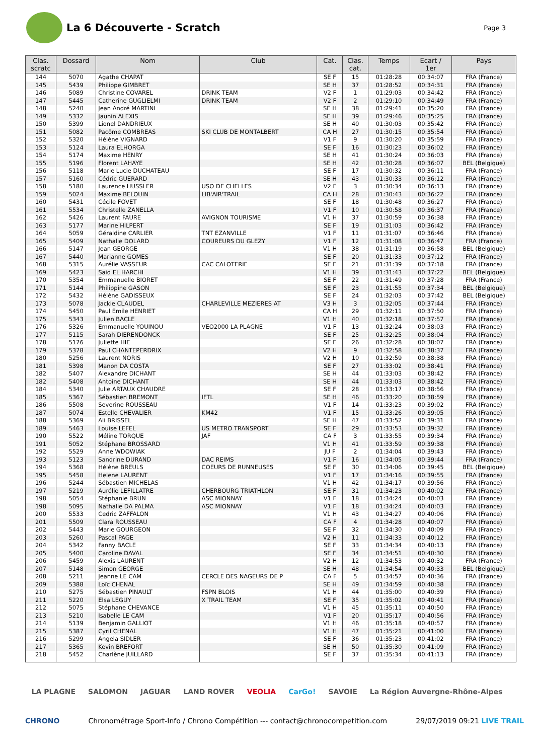La 6 Découverte - Scratch
Page 3
| Clas. scratc | Dossard | Nom | Club | Cat. | Clas. cat. | Temps | Ecart / 1er | Pays |
| --- | --- | --- | --- | --- | --- | --- | --- | --- |
| 144 | 5070 | Agathe CHAPAT | | SE F | 15 | 01:28:28 | 00:34:07 | FRA (France) |
| 145 | 5439 | Philippe GIMBRET | | SE H | 37 | 01:28:52 | 00:34:31 | FRA (France) |
| 146 | 5089 | Christine COVAREL | DRINK TEAM | V2 F | 1 | 01:29:03 | 00:34:42 | FRA (France) |
| 147 | 5445 | Catherine GUGLIELMI | DRINK TEAM | V2 F | 2 | 01:29:10 | 00:34:49 | FRA (France) |
| 148 | 5240 | Jean André MARTINI | | SE H | 38 | 01:29:41 | 00:35:20 | FRA (France) |
| 149 | 5332 | Jaunin ALEXIS | | SE H | 39 | 01:29:46 | 00:35:25 | FRA (France) |
| 150 | 5399 | Lionel DANDRIEUX | | SE H | 40 | 01:30:03 | 00:35:42 | FRA (France) |
| 151 | 5082 | Pacôme COMBREAS | SKI CLUB DE MONTALBERT | CA H | 27 | 01:30:15 | 00:35:54 | FRA (France) |
| 152 | 5320 | Hélène VIGNARD | | V1 F | 9 | 01:30:20 | 00:35:59 | FRA (France) |
| 153 | 5124 | Laura ELHORGA | | SE F | 16 | 01:30:23 | 00:36:02 | FRA (France) |
| 154 | 5174 | Maxime HENRY | | SE H | 41 | 01:30:24 | 00:36:03 | FRA (France) |
| 155 | 5196 | Florent LAHAYE | | SE H | 42 | 01:30:28 | 00:36:07 | BEL (Belgique) |
| 156 | 5118 | Marie Lucie DUCHATEAU | | SE F | 17 | 01:30:32 | 00:36:11 | FRA (France) |
| 157 | 5160 | Cédric GUERARD | | SE H | 43 | 01:30:33 | 00:36:12 | FRA (France) |
| 158 | 5180 | Laurence HUSSLER | USO DE CHELLES | V2 F | 3 | 01:30:34 | 00:36:13 | FRA (France) |
| 159 | 5024 | Maxime BELOUIN | LIB'AIR'TRAIL | CA H | 28 | 01:30:43 | 00:36:22 | FRA (France) |
| 160 | 5431 | Cécile FOVET | | SE F | 18 | 01:30:48 | 00:36:27 | FRA (France) |
| 161 | 5534 | Christelle ZANELLA | | V1 F | 10 | 01:30:58 | 00:36:37 | FRA (France) |
| 162 | 5426 | Laurent FAURE | AVIGNON TOURISME | V1 H | 37 | 01:30:59 | 00:36:38 | FRA (France) |
| 163 | 5177 | Marine HILPERT | | SE F | 19 | 01:31:03 | 00:36:42 | FRA (France) |
| 164 | 5059 | Géraldine CARLIER | TNT EZANVILLE | V1 F | 11 | 01:31:07 | 00:36:46 | FRA (France) |
| 165 | 5409 | Nathalie DOLARD | COUREURS DU GLEZY | V1 F | 12 | 01:31:08 | 00:36:47 | FRA (France) |
| 166 | 5147 | Jean GEORGE | | V1 H | 38 | 01:31:19 | 00:36:58 | BEL (Belgique) |
| 167 | 5440 | Marianne GOMES | | SE F | 20 | 01:31:33 | 00:37:12 | FRA (France) |
| 168 | 5315 | Aurélie VASSEUR | CAC CALOTERIE | SE F | 21 | 01:31:39 | 00:37:18 | FRA (France) |
| 169 | 5423 | Said EL HARCHI | | V1 H | 39 | 01:31:43 | 00:37:22 | BEL (Belgique) |
| 170 | 5354 | Emmanuelle BIORET | | SE F | 22 | 01:31:49 | 00:37:28 | FRA (France) |
| 171 | 5144 | Philippine GASON | | SE F | 23 | 01:31:55 | 00:37:34 | BEL (Belgique) |
| 172 | 5432 | Hélène GADISSEUX | | SE F | 24 | 01:32:03 | 00:37:42 | BEL (Belgique) |
| 173 | 5078 | Jackie CLAUDEL | CHARLEVILLE MEZIERES AT | V3 H | 3 | 01:32:05 | 00:37:44 | FRA (France) |
| 174 | 5450 | Paul Emile HENRIET | | CA H | 29 | 01:32:11 | 00:37:50 | FRA (France) |
| 175 | 5343 | Julien BACLE | | V1 H | 40 | 01:32:18 | 00:37:57 | FRA (France) |
| 176 | 5326 | Emmanuelle YOUINOU | VEO2000 LA PLAGNE | V1 F | 13 | 01:32:24 | 00:38:03 | FRA (France) |
| 177 | 5115 | Sarah DIERENDONCK | | SE F | 25 | 01:32:25 | 00:38:04 | FRA (France) |
| 178 | 5176 | Juliette HIE | | SE F | 26 | 01:32:28 | 00:38:07 | FRA (France) |
| 179 | 5378 | Paul CHANTEPERDRIX | | V2 H | 9 | 01:32:58 | 00:38:37 | FRA (France) |
| 180 | 5256 | Laurent NORIS | | V2 H | 10 | 01:32:59 | 00:38:38 | FRA (France) |
| 181 | 5398 | Manon DA COSTA | | SE F | 27 | 01:33:02 | 00:38:41 | FRA (France) |
| 182 | 5407 | Alexandre DICHANT | | SE H | 44 | 01:33:03 | 00:38:42 | FRA (France) |
| 182 | 5408 | Antoine DICHANT | | SE H | 44 | 01:33:03 | 00:38:42 | FRA (France) |
| 184 | 5340 | Julie ARTAUX CHAUDRE | | SE F | 28 | 01:33:17 | 00:38:56 | FRA (France) |
| 185 | 5367 | Sébastien BREMONT | IFTL | SE H | 46 | 01:33:20 | 00:38:59 | FRA (France) |
| 186 | 5508 | Severine ROUSSEAU | | V1 F | 14 | 01:33:23 | 00:39:02 | FRA (France) |
| 187 | 5074 | Estelle CHEVALIER | KM42 | V1 F | 15 | 01:33:26 | 00:39:05 | FRA (France) |
| 188 | 5369 | Ali BRISSEL | | SE H | 47 | 01:33:52 | 00:39:31 | FRA (France) |
| 189 | 5463 | Louise LEFEL | US METRO TRANSPORT | SE F | 29 | 01:33:53 | 00:39:32 | FRA (France) |
| 190 | 5522 | Méline TORQUE | JAF | CA F | 3 | 01:33:55 | 00:39:34 | FRA (France) |
| 191 | 5052 | Stéphane BROSSARD | | V1 H | 41 | 01:33:59 | 00:39:38 | FRA (France) |
| 192 | 5529 | Anne WDOWIAK | | JU F | 2 | 01:34:04 | 00:39:43 | FRA (France) |
| 193 | 5123 | Sandrine DURAND | DAC REIMS | V1 F | 16 | 01:34:05 | 00:39:44 | FRA (France) |
| 194 | 5368 | Hélène BREULS | COEURS DE RUNNEUSES | SE F | 30 | 01:34:06 | 00:39:45 | BEL (Belgique) |
| 195 | 5458 | Helene LAURENT | | V1 F | 17 | 01:34:16 | 00:39:55 | FRA (France) |
| 196 | 5244 | Sébastien MICHELAS | | V1 H | 42 | 01:34:17 | 00:39:56 | FRA (France) |
| 197 | 5219 | Aurélie LEFILLATRE | CHERBOURG TRIATHLON | SE F | 31 | 01:34:23 | 00:40:02 | FRA (France) |
| 198 | 5054 | Stéphanie BRUN | ASC MIONNAY | V1 F | 18 | 01:34:24 | 00:40:03 | FRA (France) |
| 198 | 5095 | Nathalie DA PALMA | ASC MIONNAY | V1 F | 18 | 01:34:24 | 00:40:03 | FRA (France) |
| 200 | 5533 | Cedric ZAFFALON | | V1 H | 43 | 01:34:27 | 00:40:06 | FRA (France) |
| 201 | 5509 | Clara ROUSSEAU | | CA F | 4 | 01:34:28 | 00:40:07 | FRA (France) |
| 202 | 5443 | Marie GOURGEON | | SE F | 32 | 01:34:30 | 00:40:09 | FRA (France) |
| 203 | 5260 | Pascal PAGE | | V2 H | 11 | 01:34:33 | 00:40:12 | FRA (France) |
| 204 | 5342 | Fanny BACLE | | SE F | 33 | 01:34:34 | 00:40:13 | FRA (France) |
| 205 | 5400 | Caroline DAVAL | | SE F | 34 | 01:34:51 | 00:40:30 | FRA (France) |
| 206 | 5459 | Alexis LAURENT | | V2 H | 12 | 01:34:53 | 00:40:32 | FRA (France) |
| 207 | 5148 | Simon GEORGE | | SE H | 48 | 01:34:54 | 00:40:33 | BEL (Belgique) |
| 208 | 5211 | Jeanne LE CAM | CERCLE DES NAGEURS DE P | CA F | 5 | 01:34:57 | 00:40:36 | FRA (France) |
| 209 | 5388 | Loïc CHENAL | | SE H | 49 | 01:34:59 | 00:40:38 | FRA (France) |
| 210 | 5275 | Sébastien PINAULT | FSPN BLOIS | V1 H | 44 | 01:35:00 | 00:40:39 | FRA (France) |
| 211 | 5220 | Elsa LEGUY | X TRAIL TEAM | SE F | 35 | 01:35:02 | 00:40:41 | FRA (France) |
| 212 | 5075 | Stéphane CHEVANCE | | V1 H | 45 | 01:35:11 | 00:40:50 | FRA (France) |
| 213 | 5210 | Isabelle LE CAM | | V1 F | 20 | 01:35:17 | 00:40:56 | FRA (France) |
| 214 | 5139 | Benjamin GALLIOT | | V1 H | 46 | 01:35:18 | 00:40:57 | FRA (France) |
| 215 | 5387 | Cyril CHENAL | | V1 H | 47 | 01:35:21 | 00:41:00 | FRA (France) |
| 216 | 5299 | Angela SIDLER | | SE F | 36 | 01:35:23 | 00:41:02 | FRA (France) |
| 217 | 5365 | Kevin BREFORT | | SE H | 50 | 01:35:30 | 00:41:09 | FRA (France) |
| 218 | 5452 | Charlène JUILLARD | | SE F | 37 | 01:35:34 | 00:41:13 | FRA (France) |
LA PLAGNE SALOMON JAGUAR LAND ROVER VEOLIA CarGo! SAVOIE La Région Auvergne-Rhône-Alpes
CHRONO Chronométrage Sport-Info / Chrono Compétition --- contact@chronocompetition.com 29/07/2019 09:21 LIVE TRAIL